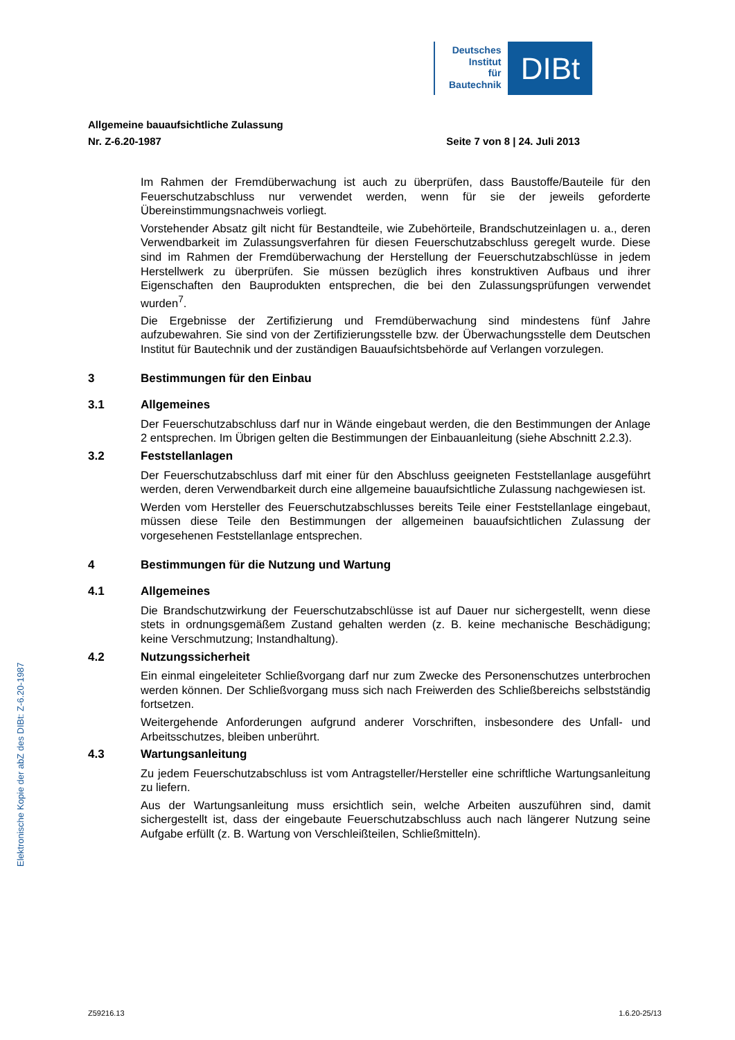Deutsches
Institut
für
Bautechnik
DIBt
Allgemeine bauaufsichtliche Zulassung
Nr. Z-6.20-1987 Seite 7 von 8 | 24. Juli 2013
Im Rahmen der Fremdüberwachung ist auch zu überprüfen, dass Baustoffe/Bauteile für den Feuerschutzabschluss nur verwendet werden, wenn für sie der jeweils geforderte Übereinstimmungsnachweis vorliegt.
Vorstehender Absatz gilt nicht für Bestandteile, wie Zubehörteile, Brandschutzeinlagen u. a., deren Verwendbarkeit im Zulassungsverfahren für diesen Feuerschutzabschluss geregelt wurde. Diese sind im Rahmen der Fremdüberwachung der Herstellung der Feuerschutzabschlüsse in jedem Herstellwerk zu überprüfen. Sie müssen bezüglich ihres konstruktiven Aufbaus und ihrer Eigenschaften den Bauprodukten entsprechen, die bei den Zulassungsprüfungen verwendet wurden<sup>7</sup>.
Die Ergebnisse der Zertifizierung und Fremdüberwachung sind mindestens fünf Jahre aufzubewahren. Sie sind von der Zertifizierungsstelle bzw. der Überwachungsstelle dem Deutschen Institut für Bautechnik und der zuständigen Bauaufsichtsbehörde auf Verlangen vorzulegen.
3 Bestimmungen für den Einbau
3.1 Allgemeines
Der Feuerschutzabschluss darf nur in Wände eingebaut werden, die den Bestimmungen der Anlage 2 entsprechen. Im Übrigen gelten die Bestimmungen der Einbauanleitung (siehe Abschnitt 2.2.3).
3.2 Feststellanlagen
Der Feuerschutzabschluss darf mit einer für den Abschluss geeigneten Feststellanlage ausgeführt werden, deren Verwendbarkeit durch eine allgemeine bauaufsichtliche Zulassung nachgewiesen ist.
Werden vom Hersteller des Feuerschutzabschlusses bereits Teile einer Feststellanlage eingebaut, müssen diese Teile den Bestimmungen der allgemeinen bauaufsichtlichen Zulassung der vorgesehenen Feststellanlage entsprechen.
4 Bestimmungen für die Nutzung und Wartung
4.1 Allgemeines
Die Brandschutzwirkung der Feuerschutzabschlüsse ist auf Dauer nur sichergestellt, wenn diese stets in ordnungsgemäßem Zustand gehalten werden (z. B. keine mechanische Beschädigung; keine Verschmutzung; Instandhaltung).
4.2 Nutzungssicherheit
Ein einmal eingeleiteter Schließvorgang darf nur zum Zwecke des Personenschutzes unterbrochen werden können. Der Schließvorgang muss sich nach Freiwerden des Schließbereichs selbstständig fortsetzen.
Weitergehende Anforderungen aufgrund anderer Vorschriften, insbesondere des Unfall- und Arbeitsschutzes, bleiben unberührt.
4.3 Wartungsanleitung
Zu jedem Feuerschutzabschluss ist vom Antragsteller/Hersteller eine schriftliche Wartungsanleitung zu liefern.
Aus der Wartungsanleitung muss ersichtlich sein, welche Arbeiten auszuführen sind, damit sichergestellt ist, dass der eingebaute Feuerschutzabschluss auch nach längerer Nutzung seine Aufgabe erfüllt (z. B. Wartung von Verschleißteilen, Schließmitteln).
Elektronische Kopie der abZ des DIBt: Z-6.20-1987
Z59216.13 1.6.20-25/13